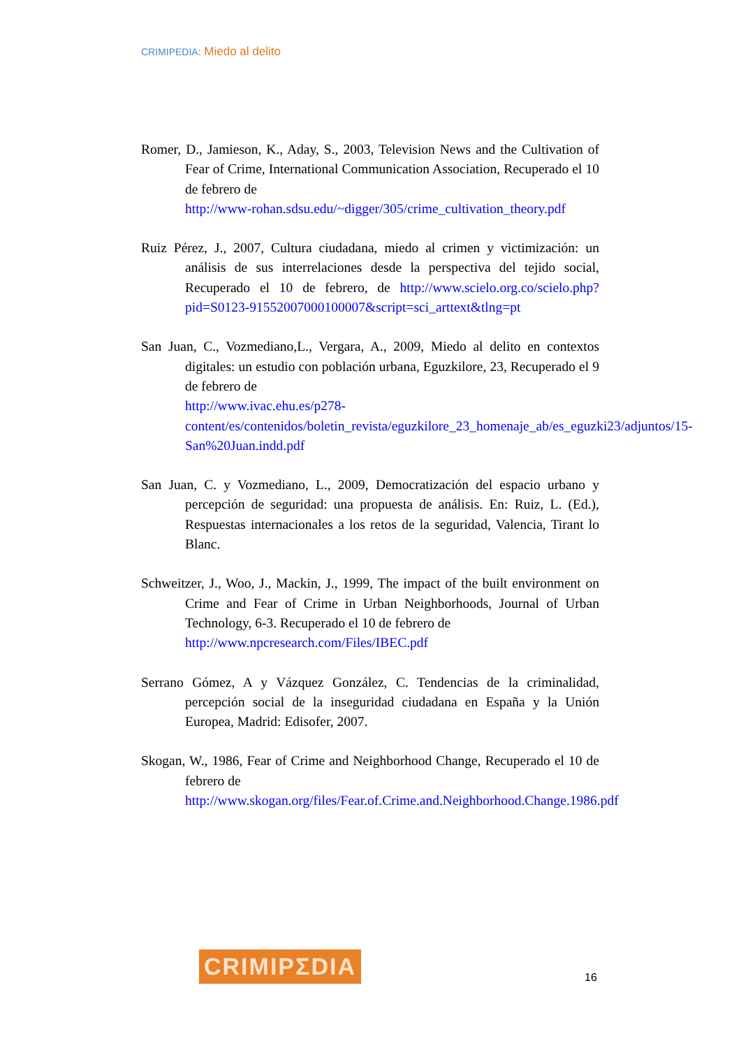CRIMIPEDIA: Miedo al delito
Romer, D., Jamieson, K., Aday, S., 2003, Television News and the Cultivation of Fear of Crime, International Communication Association, Recuperado el 10 de febrero de
http://www-rohan.sdsu.edu/~digger/305/crime_cultivation_theory.pdf
Ruiz Pérez, J., 2007, Cultura ciudadana, miedo al crimen y victimización: un análisis de sus interrelaciones desde la perspectiva del tejido social, Recuperado el 10 de febrero, de http://www.scielo.org.co/scielo.php?pid=S0123-91552007000100007&script=sci_arttext&tlng=pt
San Juan, C., Vozmediano,L., Vergara, A., 2009, Miedo al delito en contextos digitales: un estudio con población urbana, Eguzkilore, 23, Recuperado el 9 de febrero de
http://www.ivac.ehu.es/p278-content/es/contenidos/boletin_revista/eguzkilore_23_homenaje_ab/es_eguzki23/adjuntos/15-San%20Juan.indd.pdf
San Juan, C. y Vozmediano, L., 2009, Democratización del espacio urbano y percepción de seguridad: una propuesta de análisis. En: Ruiz, L. (Ed.), Respuestas internacionales a los retos de la seguridad, Valencia, Tirant lo Blanc.
Schweitzer, J., Woo, J., Mackin, J., 1999, The impact of the built environment on Crime and Fear of Crime in Urban Neighborhoods, Journal of Urban Technology, 6-3. Recuperado el 10 de febrero de
http://www.npcresearch.com/Files/IBEC.pdf
Serrano Gómez, A y Vázquez González, C. Tendencias de la criminalidad, percepción social de la inseguridad ciudadana en España y la Unión Europea, Madrid: Edisofer, 2007.
Skogan, W., 1986, Fear of Crime and Neighborhood Change, Recuperado el 10 de febrero de
http://www.skogan.org/files/Fear.of.Crime.and.Neighborhood.Change.1986.pdf
CRIMIPΣDIA 16